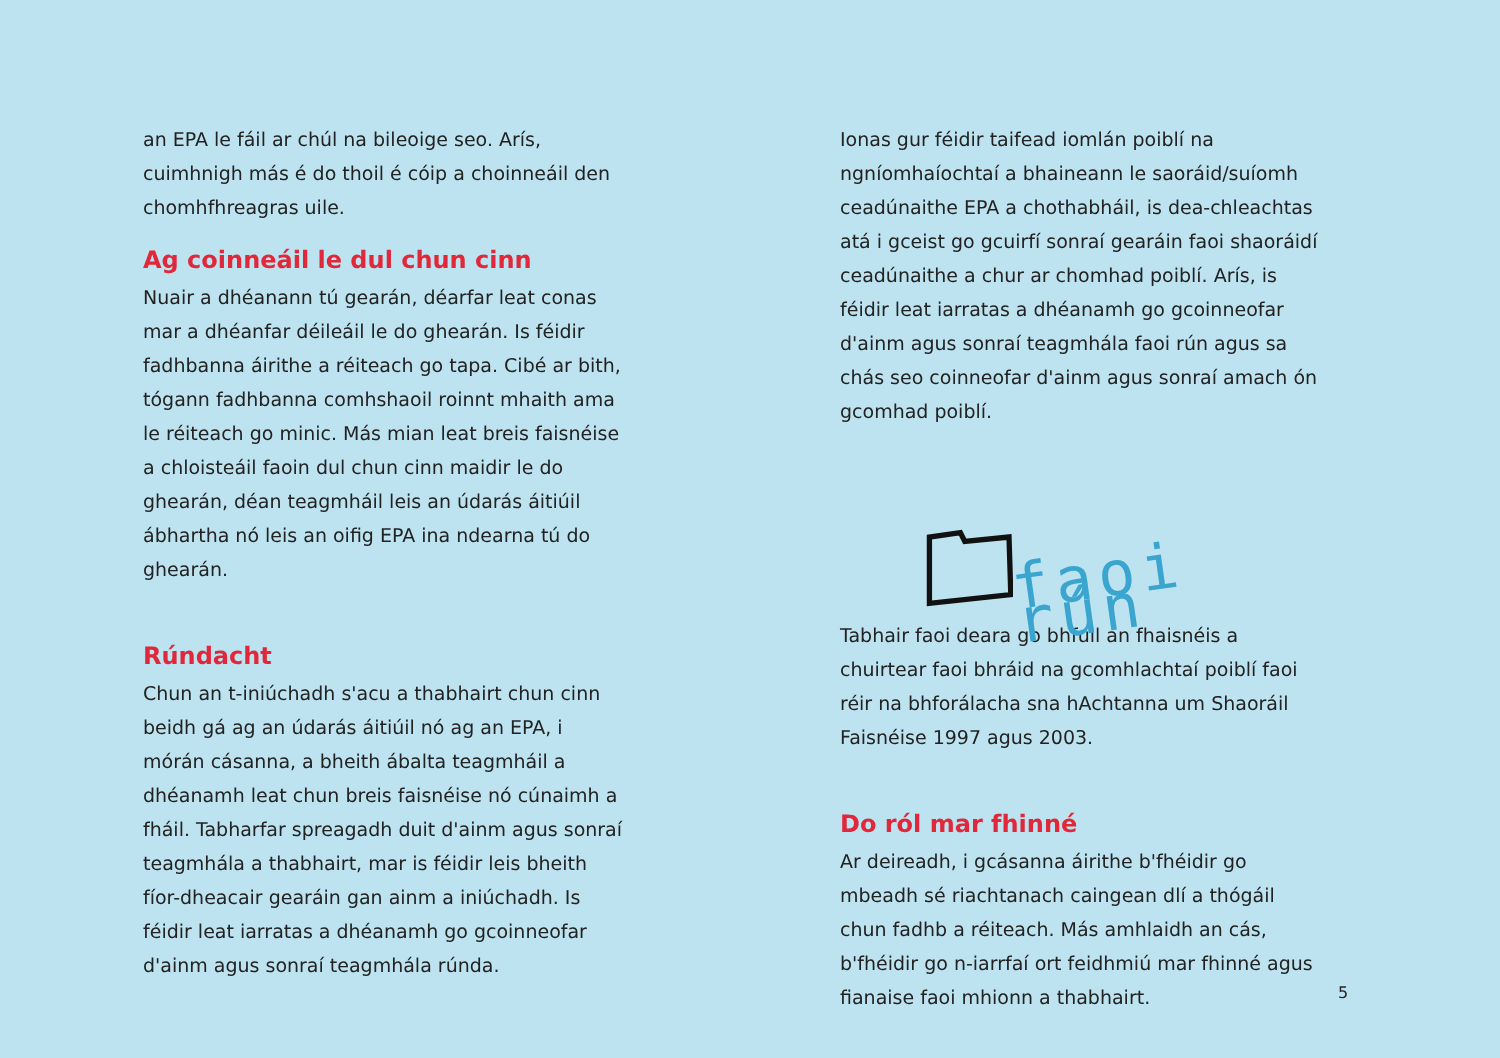an EPA le fáil ar chúl na bileoige seo. Arís, cuimhnigh más é do thoil é cóip a choinneáil den chomhfhreagras uile.
Ag coinneáil le dul chun cinn
Nuair a dhéanann tú gearán, déarfar leat conas mar a dhéanfar déileáil le do ghearán. Is féidir fadhbanna áirithe a réiteach go tapa. Cibé ar bith, tógann fadhbanna comhshaoil roinnt mhaith ama le réiteach go minic. Más mian leat breis faisnéise a chloisteáil faoin dul chun cinn maidir le do ghearán, déan teagmháil leis an údarás áitiúil ábhartha nó leis an oifig EPA ina ndearna tú do ghearán.
Rúndacht
Chun an t-iniúchadh s'acu a thabhairt chun cinn beidh gá ag an údarás áitiúil nó ag an EPA, i mórán cásanna, a bheith ábalta teagmháil a dhéanamh leat chun breis faisnéise nó cúnaimh a fháil. Tabharfar spreagadh duit d'ainm agus sonraí teagmhála a thabhairt, mar is féidir leis bheith fíor-dheacair gearáin gan ainm a iniúchadh. Is féidir leat iarratas a dhéanamh go gcoinneofar d'ainm agus sonraí teagmhála rúnda.
Ionas gur féidir taifead iomlán poiblí na ngníomhaíochtaí a bhaineann le saoráid/suíomh ceadúnaithe EPA a chothabháil, is dea-chleachtas atá i gceist go gcuirfí sonraí gearáin faoi shaoráidí ceadúnaithe a chur ar chomhad poiblí. Arís, is féidir leat iarratas a dhéanamh go gcoinneofar d'ainm agus sonraí teagmhála faoi rún agus sa chás seo coinneofar d'ainm agus sonraí amach ón gcomhad poiblí.
faoi rún
Tabhair faoi deara go bhfuil an fhaisnéis a chuirtear faoi bhráid na gcomhlachtaí poiblí faoi réir na bhforálacha sna hAchtanna um Shaoráil Faisnéise 1997 agus 2003.
Do ról mar fhinné
Ar deireadh, i gcásanna áirithe b'fhéidir go mbeadh sé riachtanach caingean dlí a thógáil chun fadhb a réiteach. Más amhlaidh an cás, b'fhéidir go n-iarrfaí ort feidhmiú mar fhinné agus fianaise faoi mhionn a thabhairt.
5